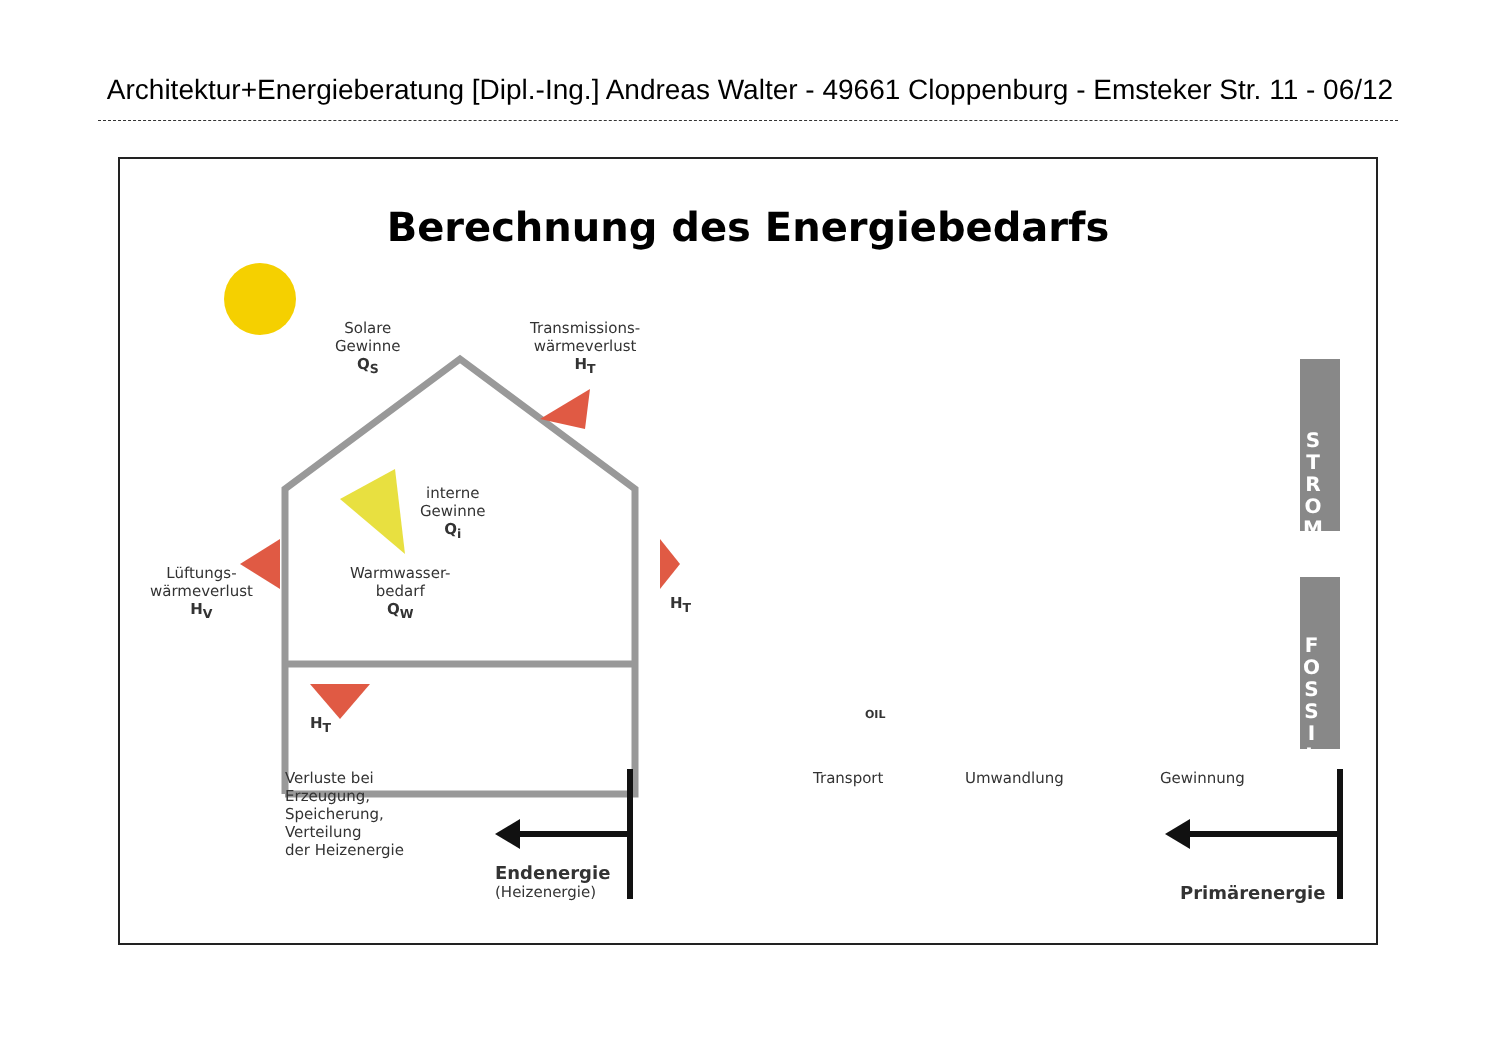Architektur+Energieberatung [Dipl.-Ing.] Andreas Walter - 49661 Cloppenburg - Emsteker Str. 11 - 06/12
Berechnung des Energiebedarfs
Solare
Gewinne
Q<sub>S</sub>
Transmissions-
wärmeverlust
H<sub>T</sub>
interne
Gewinne
Q<sub>i</sub>
Lüftungs-
wärmeverlust
H<sub>V</sub>
Warmwasser-
bedarf
Q<sub>W</sub>
H<sub>T</sub>
H<sub>T</sub>
Verluste bei
Erzeugung,
Speicherung,
Verteilung
der Heizenergie
Endenergie
(Heizenergie)
Primärenergie
Transport Umwandlung Gewinnung
S
T
R
O
M
F
O
S
S
I
L
OIL